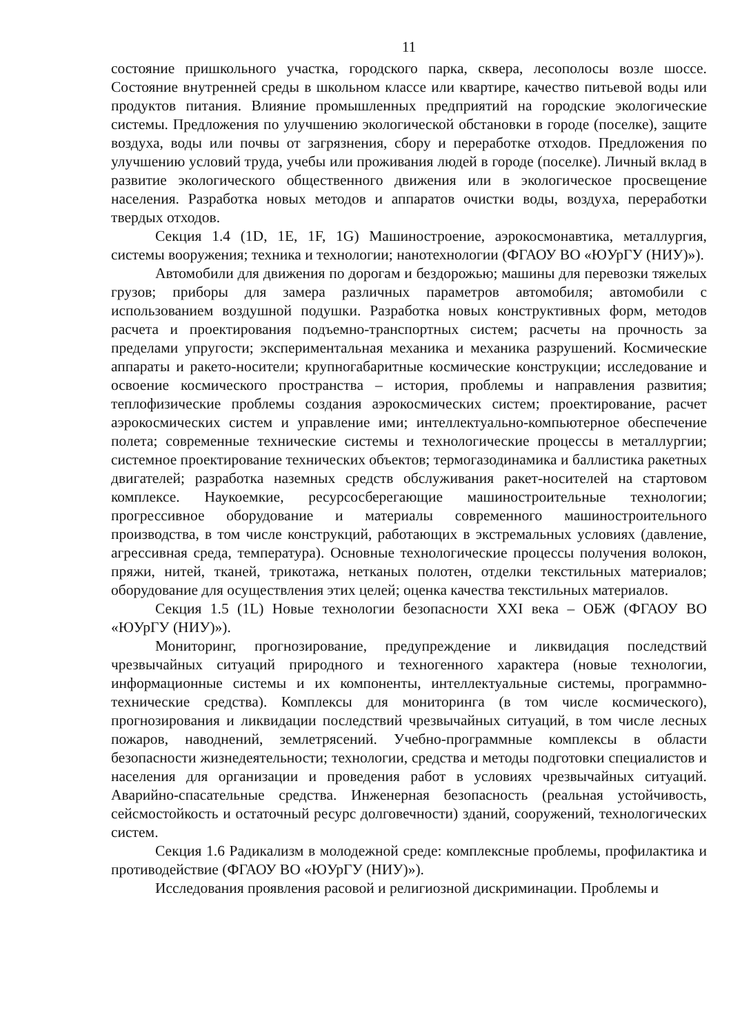11
состояние пришкольного участка, городского парка, сквера, лесополосы возле шоссе. Состояние внутренней среды в школьном классе или квартире, качество питьевой воды или продуктов питания. Влияние промышленных предприятий на городские экологические системы. Предложения по улучшению экологической обстановки в городе (поселке), защите воздуха, воды или почвы от загрязнения, сбору и переработке отходов. Предложения по улучшению условий труда, учебы или проживания людей в городе (поселке). Личный вклад в развитие экологического общественного движения или в экологическое просвещение населения. Разработка новых методов и аппаратов очистки воды, воздуха, переработки твердых отходов.
Секция 1.4 (1D, 1E, 1F, 1G) Машиностроение, аэрокосмонавтика, металлургия, системы вооружения; техника и технологии; нанотехнологии (ФГАОУ ВО «ЮУрГУ (НИУ)»).
Автомобили для движения по дорогам и бездорожью; машины для перевозки тяжелых грузов; приборы для замера различных параметров автомобиля; автомобили с использованием воздушной подушки. Разработка новых конструктивных форм, методов расчета и проектирования подъемно-транспортных систем; расчеты на прочность за пределами упругости; экспериментальная механика и механика разрушений. Космические аппараты и ракето-носители; крупногабаритные космические конструкции; исследование и освоение космического пространства – история, проблемы и направления развития; теплофизические проблемы создания аэрокосмических систем; проектирование, расчет аэрокосмических систем и управление ими; интеллектуально-компьютерное обеспечение полета; современные технические системы и технологические процессы в металлургии; системное проектирование технических объектов; термогазодинамика и баллистика ракетных двигателей; разработка наземных средств обслуживания ракет-носителей на стартовом комплексе. Наукоемкие, ресурсосберегающие машиностроительные технологии; прогрессивное оборудование и материалы современного машиностроительного производства, в том числе конструкций, работающих в экстремальных условиях (давление, агрессивная среда, температура). Основные технологические процессы получения волокон, пряжи, нитей, тканей, трикотажа, нетканых полотен, отделки текстильных материалов; оборудование для осуществления этих целей; оценка качества текстильных материалов.
Секция 1.5 (1L) Новые технологии безопасности XXI века – ОБЖ (ФГАОУ ВО «ЮУрГУ (НИУ)»).
Мониторинг, прогнозирование, предупреждение и ликвидация последствий чрезвычайных ситуаций природного и техногенного характера (новые технологии, информационные системы и их компоненты, интеллектуальные системы, программно-технические средства). Комплексы для мониторинга (в том числе космического), прогнозирования и ликвидации последствий чрезвычайных ситуаций, в том числе лесных пожаров, наводнений, землетрясений. Учебно-программные комплексы в области безопасности жизнедеятельности; технологии, средства и методы подготовки специалистов и населения для организации и проведения работ в условиях чрезвычайных ситуаций. Аварийно-спасательные средства. Инженерная безопасность (реальная устойчивость, сейсмостойкость и остаточный ресурс долговечности) зданий, сооружений, технологических систем.
Секция 1.6 Радикализм в молодежной среде: комплексные проблемы, профилактика и противодействие (ФГАОУ ВО «ЮУрГУ (НИУ)»).
Исследования проявления расовой и религиозной дискриминации. Проблемы и